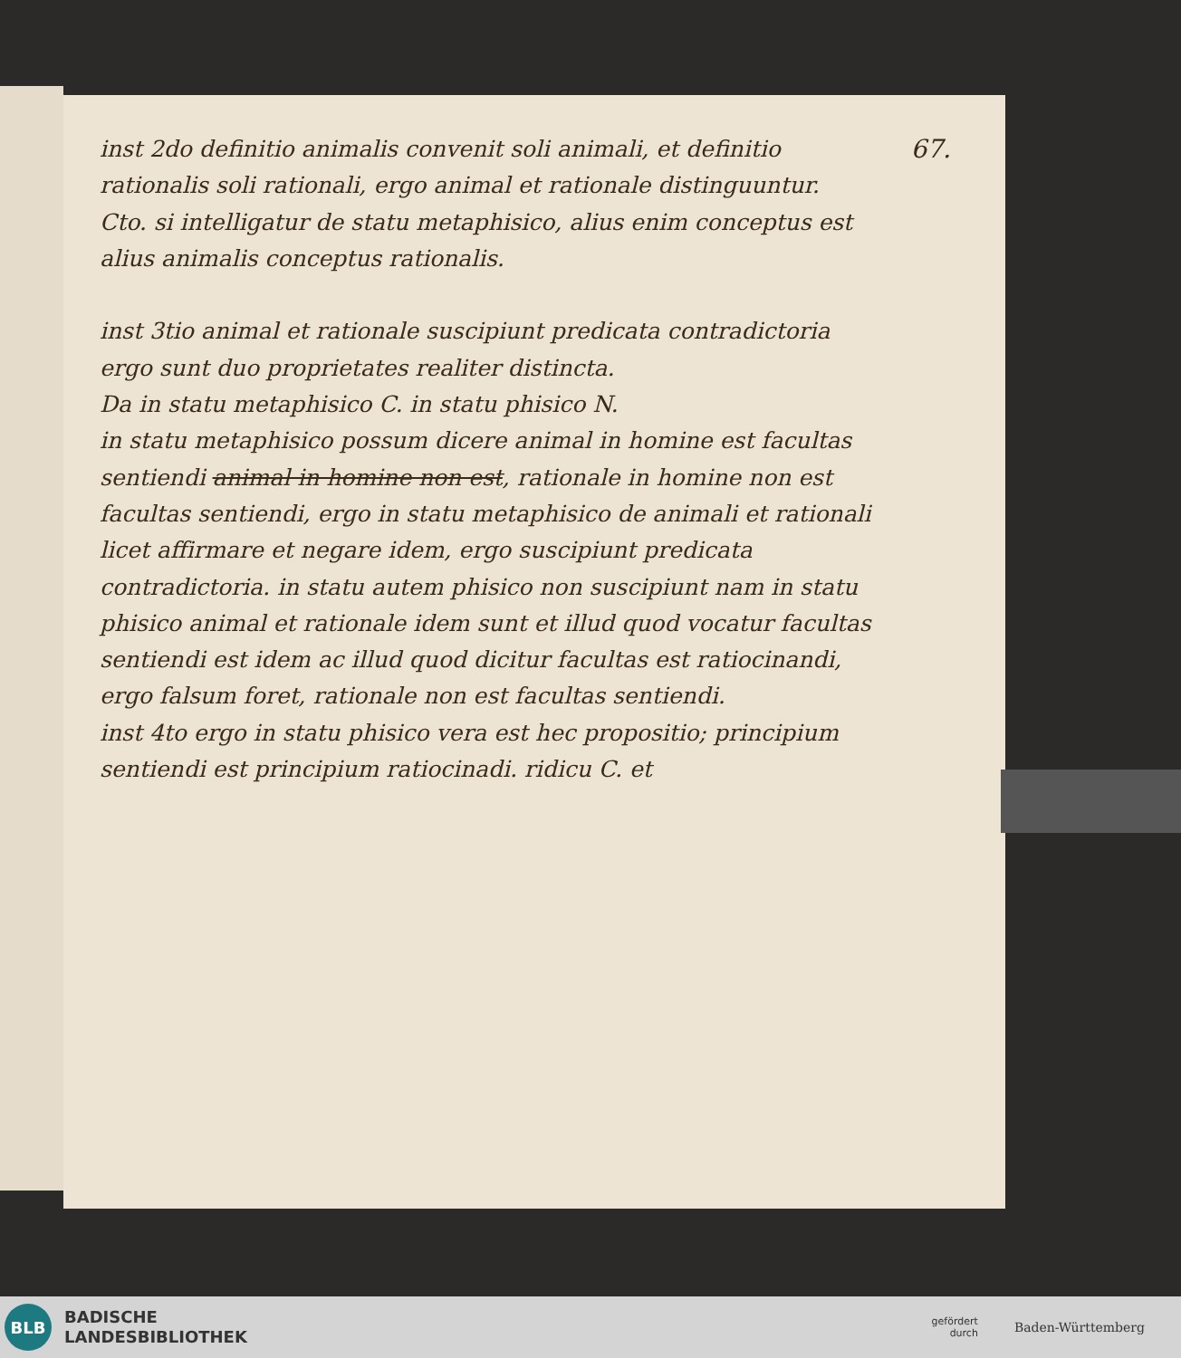67.
inst 2do definitio animalis convenit soli animali, et definitio rationalis soli rationali, ergo animal et rationale distinguuntur.
Cto. si intelligatur de statu metaphisico, alius enim conceptus est alius animalis conceptus rationalis.
inst 3tio animal et rationale suscipiunt predicata contradictoria ergo sunt duo proprietates realiter distincta.
Da in statu metaphisico C. in statu phisico N.
in statu metaphisico possum dicere animal in homine est facultas sentiendi animal in homine non est, rationale in homine non est facultas sentiendi, ergo in statu metaphisico de animali et rationali licet affirmare et negare idem, ergo suscipiunt predicata contradictoria. in statu autem phisico non suscipiunt nam in statu phisico animal et rationale idem sunt et illud quod vocatur facultas sentiendi est idem ac illud quod dicitur facultas est ratiocinandi, ergo falsum foret, rationale non est facultas sentiendi.
inst 4to ergo in statu phisico vera est hec propositio; principium sentiendi est principium ratiocinadi. ridicu C. et
BLB
BADISCHE
LANDESBIBLIOTHEK
gefördert
durch
Baden-Württemberg